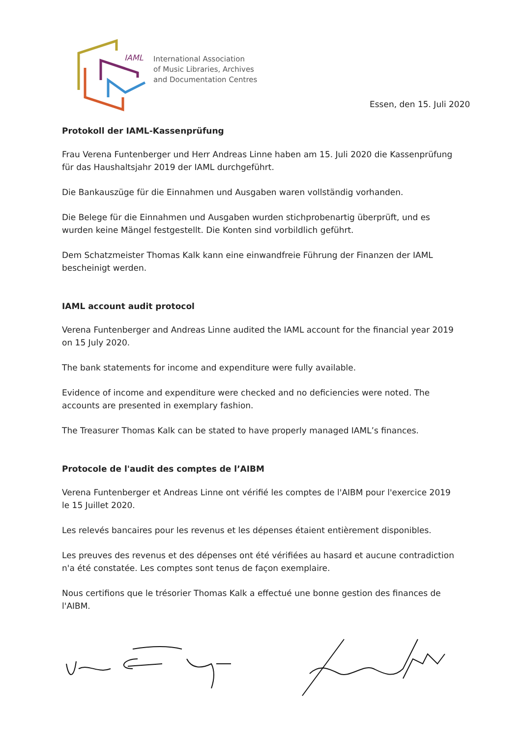IAML
International Association
of Music Libraries, Archives
and Documentation Centres
Essen, den 15. Juli 2020
Protokoll der IAML-Kassenprüfung
Frau Verena Funtenberger und Herr Andreas Linne haben am 15. Juli 2020 die Kassenprüfung für das Haushaltsjahr 2019 der IAML durchgeführt.
Die Bankauszüge für die Einnahmen und Ausgaben waren vollständig vorhanden.
Die Belege für die Einnahmen und Ausgaben wurden stichprobenartig überprüft, und es wurden keine Mängel festgestellt. Die Konten sind vorbildlich geführt.
Dem Schatzmeister Thomas Kalk kann eine einwandfreie Führung der Finanzen der IAML bescheinigt werden.
IAML account audit protocol
Verena Funtenberger and Andreas Linne audited the IAML account for the financial year 2019
on 15 July 2020.
The bank statements for income and expenditure were fully available.
Evidence of income and expenditure were checked and no deficiencies were noted. The accounts are presented in exemplary fashion.
The Treasurer Thomas Kalk can be stated to have properly managed IAML’s finances.
Protocole de l'audit des comptes de l’AIBM
Verena Funtenberger et Andreas Linne ont vérifié les comptes de l'AIBM pour l'exercice 2019
le 15 Juillet 2020.
Les relevés bancaires pour les revenus et les dépenses étaient entièrement disponibles.
Les preuves des revenus et des dépenses ont été vérifiées au hasard et aucune contradiction n'a été constatée. Les comptes sont tenus de façon exemplaire.
Nous certifions que le trésorier Thomas Kalk a effectué une bonne gestion des finances de l'AIBM.